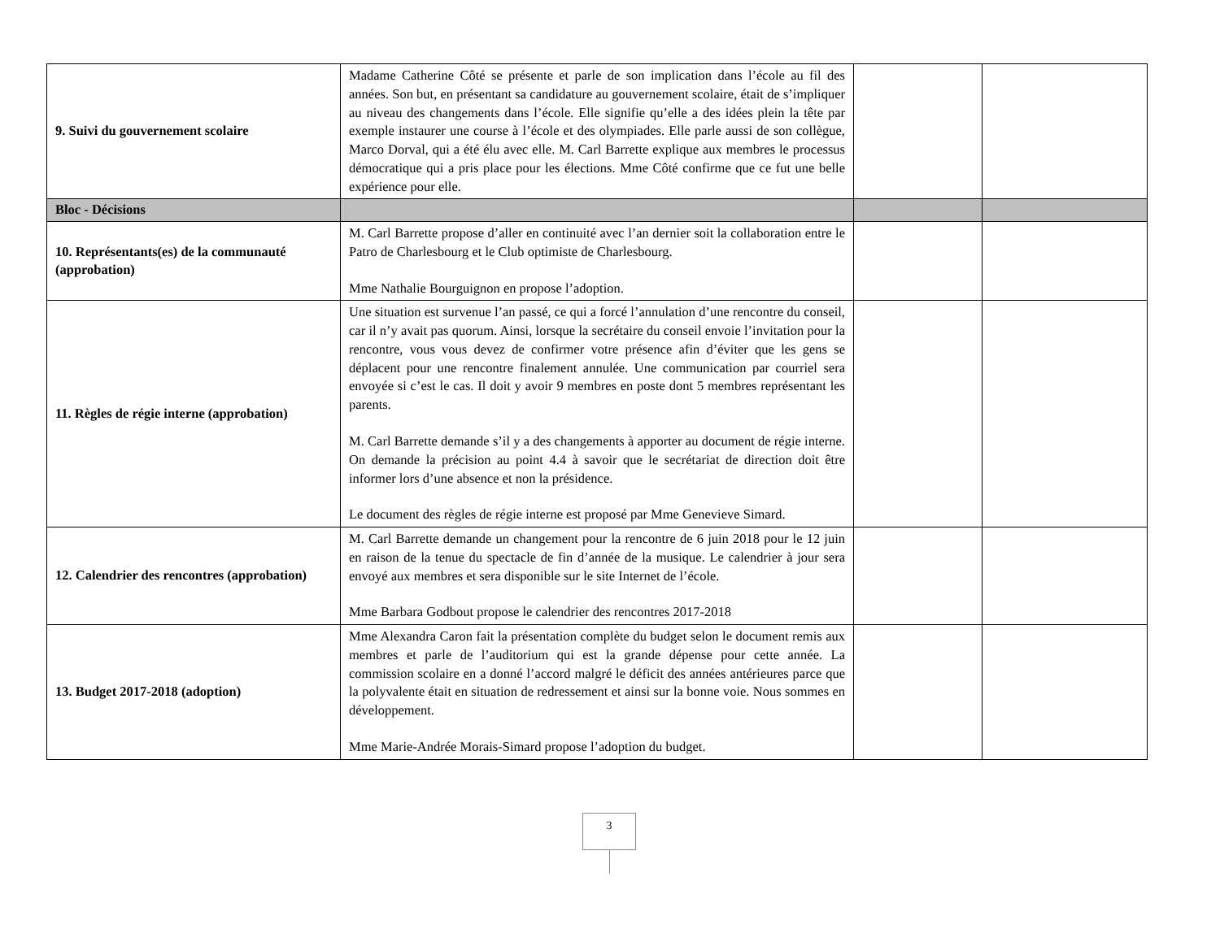| 9. Suivi du gouvernement scolaire | Madame Catherine Côté se présente et parle de son implication dans l’école au fil des années. Son but, en présentant sa candidature au gouvernement scolaire, était de s’impliquer au niveau des changements dans l’école. Elle signifie qu’elle a des idées plein la tête par exemple instaurer une course à l’école et des olympiades. Elle parle aussi de son collègue, Marco Dorval, qui a été élu avec elle. M. Carl Barrette explique aux membres le processus démocratique qui a pris place pour les élections. Mme Côté confirme que ce fut une belle expérience pour elle. | | |
| Bloc - Décisions | | | |
| 10. Représentants(es) de la communauté (approbation) | M. Carl Barrette propose d’aller en continuité avec l’an dernier soit la collaboration entre le Patro de Charlesbourg et le Club optimiste de Charlesbourg. Mme Nathalie Bourguignon en propose l’adoption. | | |
| 11. Règles de régie interne (approbation) | Une situation est survenue l’an passé, ce qui a forcé l’annulation d’une rencontre du conseil, car il n’y avait pas quorum. Ainsi, lorsque la secrétaire du conseil envoie l’invitation pour la rencontre, vous vous devez de confirmer votre présence afin d’éviter que les gens se déplacent pour une rencontre finalement annulée. Une communication par courriel sera envoyée si c’est le cas. Il doit y avoir 9 membres en poste dont 5 membres représentant les parents. M. Carl Barrette demande s’il y a des changements à apporter au document de régie interne. On demande la précision au point 4.4 à savoir que le secrétariat de direction doit être informer lors d’une absence et non la présidence. Le document des règles de régie interne est proposé par Mme Genevieve Simard. | | |
| 12. Calendrier des rencontres (approbation) | M. Carl Barrette demande un changement pour la rencontre de 6 juin 2018 pour le 12 juin en raison de la tenue du spectacle de fin d’année de la musique. Le calendrier à jour sera envoyé aux membres et sera disponible sur le site Internet de l’école. Mme Barbara Godbout propose le calendrier des rencontres 2017-2018 | | |
| 13. Budget 2017-2018 (adoption) | Mme Alexandra Caron fait la présentation complète du budget selon le document remis aux membres et parle de l’auditorium qui est la grande dépense pour cette année. La commission scolaire en a donné l’accord malgré le déficit des années antérieures parce que la polyvalente était en situation de redressement et ainsi sur la bonne voie. Nous sommes en développement. Mme Marie-Andrée Morais-Simard propose l’adoption du budget. | | |
3